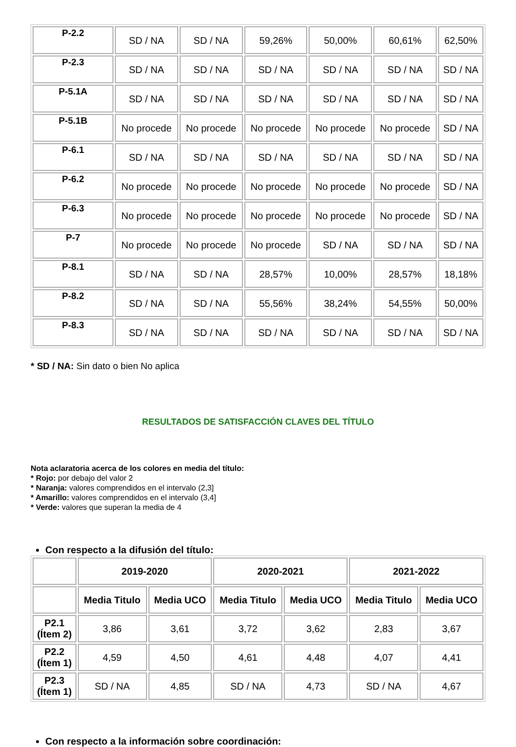| P-2.2 | SD / NA | SD / NA | 59,26% | 50,00% | 60,61% | 62,50% |
| P-2.3 | SD / NA | SD / NA | SD / NA | SD / NA | SD / NA | SD / NA |
| P-5.1A | SD / NA | SD / NA | SD / NA | SD / NA | SD / NA | SD / NA |
| P-5.1B | No procede | No procede | No procede | No procede | No procede | SD / NA |
| P-6.1 | SD / NA | SD / NA | SD / NA | SD / NA | SD / NA | SD / NA |
| P-6.2 | No procede | No procede | No procede | No procede | No procede | SD / NA |
| P-6.3 | No procede | No procede | No procede | No procede | No procede | SD / NA |
| P-7 | No procede | No procede | No procede | SD / NA | SD / NA | SD / NA |
| P-8.1 | SD / NA | SD / NA | 28,57% | 10,00% | 28,57% | 18,18% |
| P-8.2 | SD / NA | SD / NA | 55,56% | 38,24% | 54,55% | 50,00% |
| P-8.3 | SD / NA | SD / NA | SD / NA | SD / NA | SD / NA | SD / NA |
* SD / NA: Sin dato o bien No aplica
RESULTADOS DE SATISFACCIÓN CLAVES DEL TÍTULO
Nota aclaratoria acerca de los colores en media del título:
* Rojo: por debajo del valor 2
* Naranja: valores comprendidos en el intervalo (2,3]
* Amarillo: valores comprendidos en el intervalo (3,4]
* Verde: valores que superan la media de 4
Con respecto a la difusión del título:
| | 2019-2020 | | 2020-2021 | | 2021-2022 | |
| --- | --- | --- | --- | --- | --- | --- |
| | Media Titulo | Media UCO | Media Titulo | Media UCO | Media Titulo | Media UCO |
| P2.1 (Ítem 2) | 3,86 | 3,61 | 3,72 | 3,62 | 2,83 | 3,67 |
| P2.2 (Ítem 1) | 4,59 | 4,50 | 4,61 | 4,48 | 4,07 | 4,41 |
| P2.3 (Ítem 1) | SD / NA | 4,85 | SD / NA | 4,73 | SD / NA | 4,67 |
Con respecto a la información sobre coordinación: